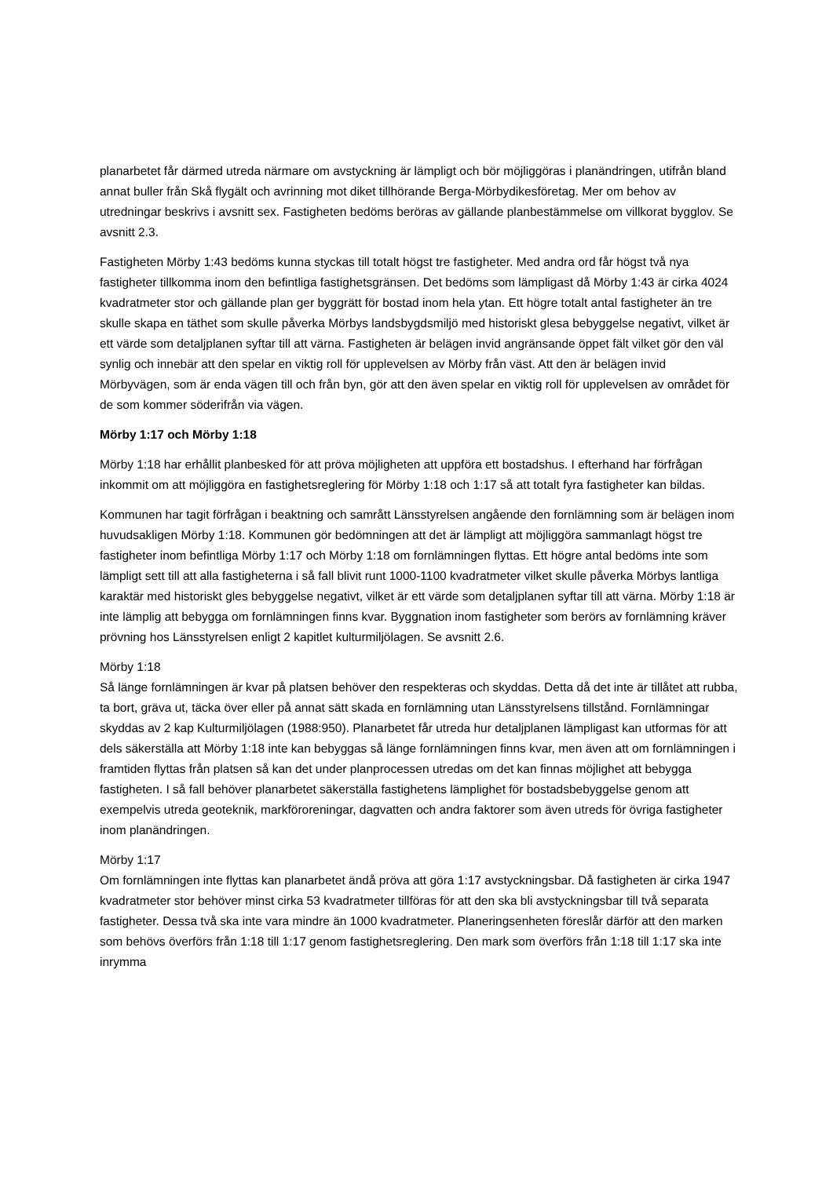planarbetet får därmed utreda närmare om avstyckning är lämpligt och bör möjliggöras i planändringen, utifrån bland annat buller från Skå flygält och avrinning mot diket tillhörande Berga-Mörbydikesföretag. Mer om behov av utredningar beskrivs i avsnitt sex. Fastigheten bedöms beröras av gällande planbestämmelse om villkorat bygglov. Se avsnitt 2.3.
Fastigheten Mörby 1:43 bedöms kunna styckas till totalt högst tre fastigheter. Med andra ord får högst två nya fastigheter tillkomma inom den befintliga fastighetsgränsen. Det bedöms som lämpligast då Mörby 1:43 är cirka 4024 kvadratmeter stor och gällande plan ger byggrätt för bostad inom hela ytan. Ett högre totalt antal fastigheter än tre skulle skapa en täthet som skulle påverka Mörbys landsbygdsmiljö med historiskt glesa bebyggelse negativt, vilket är ett värde som detaljplanen syftar till att värna. Fastigheten är belägen invid angränsande öppet fält vilket gör den väl synlig och innebär att den spelar en viktig roll för upplevelsen av Mörby från väst. Att den är belägen invid Mörbyvägen, som är enda vägen till och från byn, gör att den även spelar en viktig roll för upplevelsen av området för de som kommer söderifrån via vägen.
Mörby 1:17 och Mörby 1:18
Mörby 1:18 har erhållit planbesked för att pröva möjligheten att uppföra ett bostadshus. I efterhand har förfrågan inkommit om att möjliggöra en fastighetsreglering för Mörby 1:18 och 1:17 så att totalt fyra fastigheter kan bildas.
Kommunen har tagit förfrågan i beaktning och samrått Länsstyrelsen angående den fornlämning som är belägen inom huvudsakligen Mörby 1:18. Kommunen gör bedömningen att det är lämpligt att möjliggöra sammanlagt högst tre fastigheter inom befintliga Mörby 1:17 och Mörby 1:18 om fornlämningen flyttas. Ett högre antal bedöms inte som lämpligt sett till att alla fastigheterna i så fall blivit runt 1000-1100 kvadratmeter vilket skulle påverka Mörbys lantliga karaktär med historiskt gles bebyggelse negativt, vilket är ett värde som detaljplanen syftar till att värna. Mörby 1:18 är inte lämplig att bebygga om fornlämningen finns kvar. Byggnation inom fastigheter som berörs av fornlämning kräver prövning hos Länsstyrelsen enligt 2 kapitlet kulturmiljölagen. Se avsnitt 2.6.
Mörby 1:18
Så länge fornlämningen är kvar på platsen behöver den respekteras och skyddas. Detta då det inte är tillåtet att rubba, ta bort, gräva ut, täcka över eller på annat sätt skada en fornlämning utan Länsstyrelsens tillstånd. Fornlämningar skyddas av 2 kap Kulturmiljölagen (1988:950). Planarbetet får utreda hur detaljplanen lämpligast kan utformas för att dels säkerställa att Mörby 1:18 inte kan bebyggas så länge fornlämningen finns kvar, men även att om fornlämningen i framtiden flyttas från platsen så kan det under planprocessen utredas om det kan finnas möjlighet att bebygga fastigheten. I så fall behöver planarbetet säkerställa fastighetens lämplighet för bostadsbebyggelse genom att exempelvis utreda geoteknik, markföroreningar, dagvatten och andra faktorer som även utreds för övriga fastigheter inom planändringen.
Mörby 1:17
Om fornlämningen inte flyttas kan planarbetet ändå pröva att göra 1:17 avstyckningsbar. Då fastigheten är cirka 1947 kvadratmeter stor behöver minst cirka 53 kvadratmeter tillföras för att den ska bli avstyckningsbar till två separata fastigheter. Dessa två ska inte vara mindre än 1000 kvadratmeter. Planeringsenheten föreslår därför att den marken som behövs överförs från 1:18 till 1:17 genom fastighetsreglering. Den mark som överförs från 1:18 till 1:17 ska inte inrymma